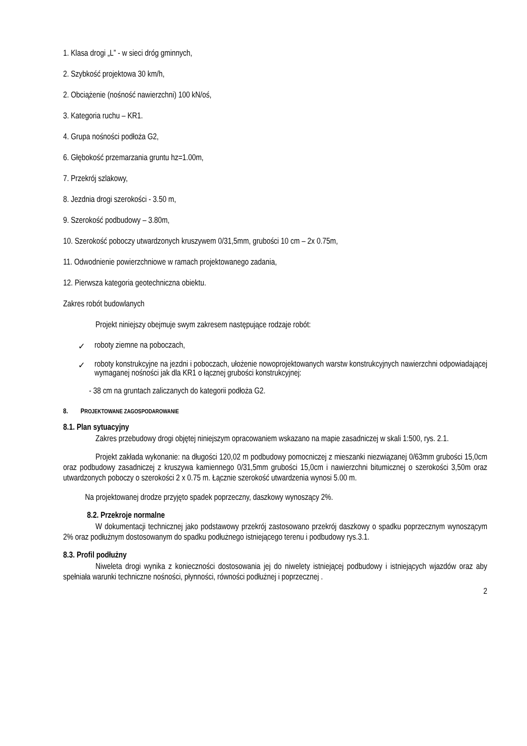1. Klasa drogi „L” - w sieci dróg gminnych,
2. Szybkość projektowa 30 km/h,
2. Obciążenie (nośność nawierzchni) 100 kN/oś,
3. Kategoria ruchu – KR1.
4. Grupa nośności podłoża G2,
6. Głębokość przemarzania gruntu hz=1.00m,
7. Przekrój szlakowy,
8. Jezdnia drogi szerokości - 3.50 m,
9. Szerokość podbudowy – 3.80m,
10. Szerokość poboczy utwardzonych kruszywem 0/31,5mm, grubości 10 cm – 2x 0.75m,
11. Odwodnienie powierzchniowe w ramach projektowanego zadania,
12. Pierwsza kategoria geotechniczna obiektu.
Zakres robót budowlanych
Projekt niniejszy obejmuje swym zakresem następujące rodzaje robót:
✓ roboty ziemne na poboczach,
✓ roboty konstrukcyjne na jezdni i poboczach, ułożenie nowoprojektowanych warstw konstrukcyjnych nawierzchni odpowiadającej wymaganej nośności jak dla KR1 o łącznej grubości konstrukcyjnej:
- 38 cm na gruntach zaliczanych do kategorii podłoża G2.
8. PROJEKTOWANE ZAGOSPODAROWANIE
8.1. Plan sytuacyjny
Zakres przebudowy drogi objętej niniejszym opracowaniem wskazano na mapie zasadniczej w skali 1:500, rys. 2.1.
Projekt zakłada wykonanie: na długości 120,02 m podbudowy pomocniczej z mieszanki niezwiązanej 0/63mm grubości 15,0cm oraz podbudowy zasadniczej z kruszywa kamiennego 0/31,5mm grubości 15,0cm i nawierzchni bitumicznej o szerokości 3,50m oraz utwardzonych poboczy o szerokości 2 x 0.75 m. Łącznie szerokość utwardzenia wynosi 5.00 m.
Na projektowanej drodze przyjęto spadek poprzeczny, daszkowy wynoszący 2%.
8.2. Przekroje normalne
W dokumentacji technicznej jako podstawowy przekrój zastosowano przekrój daszkowy o spadku poprzecznym wynoszącym 2% oraz podłużnym dostosowanym do spadku podłużnego istniejącego terenu i podbudowy rys.3.1.
8.3. Profil podłużny
Niweleta drogi wynika z konieczności dostosowania jej do niwelety istniejącej podbudowy i istniejących wjazdów oraz aby spełniała warunki techniczne nośności, płynności, równości podłużnej i poprzecznej .
2